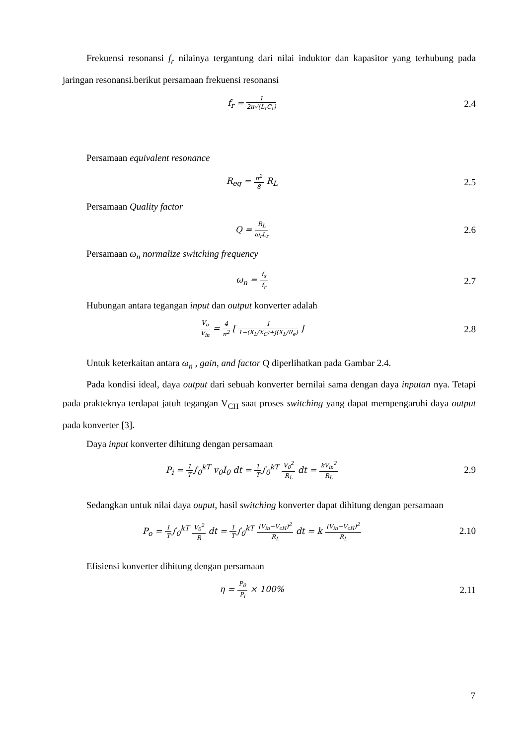Frekuensi resonansi f<sub>r</sub> nilainya tergantung dari nilai induktor dan kapasitor yang terhubung pada jaringan resonansi.berikut persamaan frekuensi resonansi
f<sub>r</sub> = 1 2π√(L<sub>r</sub>C<sub>r</sub>)
2.4
Persamaan equivalent resonance
R<sub>eq</sub> = π<sup>2</sup> 8 R<sub>L</sub> 2.5
Persamaan Quality factor
Q = R<sub>L</sub> ω<sub>r</sub>L<sub>r</sub>
2.6
Persamaan ω<sub>n</sub> normalize switching frequency
ω<sub>n</sub> = f<sub>s</sub> f<sub>r</sub>
2.7
Hubungan antara tegangan input dan output konverter adalah
V<sub>o</sub> V<sub>in</sub> = 4 π<sup>2</sup> [ 1 1−(X<sub>L</sub>/X<sub>C</sub>)+j(X<sub>L</sub>/R<sub>e</sub>) ]
2.8
Untuk keterkaitan antara ω<sub>n</sub> , gain, and factor Q diperlihatkan pada Gambar 2.4.
Pada kondisi ideal, daya output dari sebuah konverter bernilai sama dengan daya inputan nya. Tetapi pada prakteknya terdapat jatuh tegangan V<sub>CH</sub> saat proses switching yang dapat mempengaruhi daya output pada konverter [3].
Daya input konverter dihitung dengan persamaan
P<sub>i</sub> = 1 T∫<sub>0</sub><sup>kT</sup> v<sub>0</sub>I<sub>0</sub> dt = 1 T∫<sub>0</sub><sup>kT</sup> V<sub>0</sub><sup>2</sup> R<sub>L</sub> dt = kV<sub>in</sub><sup>2</sup> R<sub>L</sub>
2.9
Sedangkan untuk nilai daya ouput, hasil switching konverter dapat dihitung dengan persamaan
P<sub>o</sub> = 1 T∫<sub>0</sub><sup>kT</sup> V<sub>0</sub><sup>2</sup> R dt = 1 T∫<sub>0</sub><sup>kT</sup> (V<sub>in</sub>−V<sub>cH</sub>)<sup>2</sup> R<sub>L</sub> dt = k (V<sub>in</sub>−V<sub>cH</sub>)<sup>2</sup> R<sub>L</sub>
2.10
Efisiensi konverter dihitung dengan persamaan
η = P<sub>0</sub> P<sub>i</sub> × 100% 2.11
7